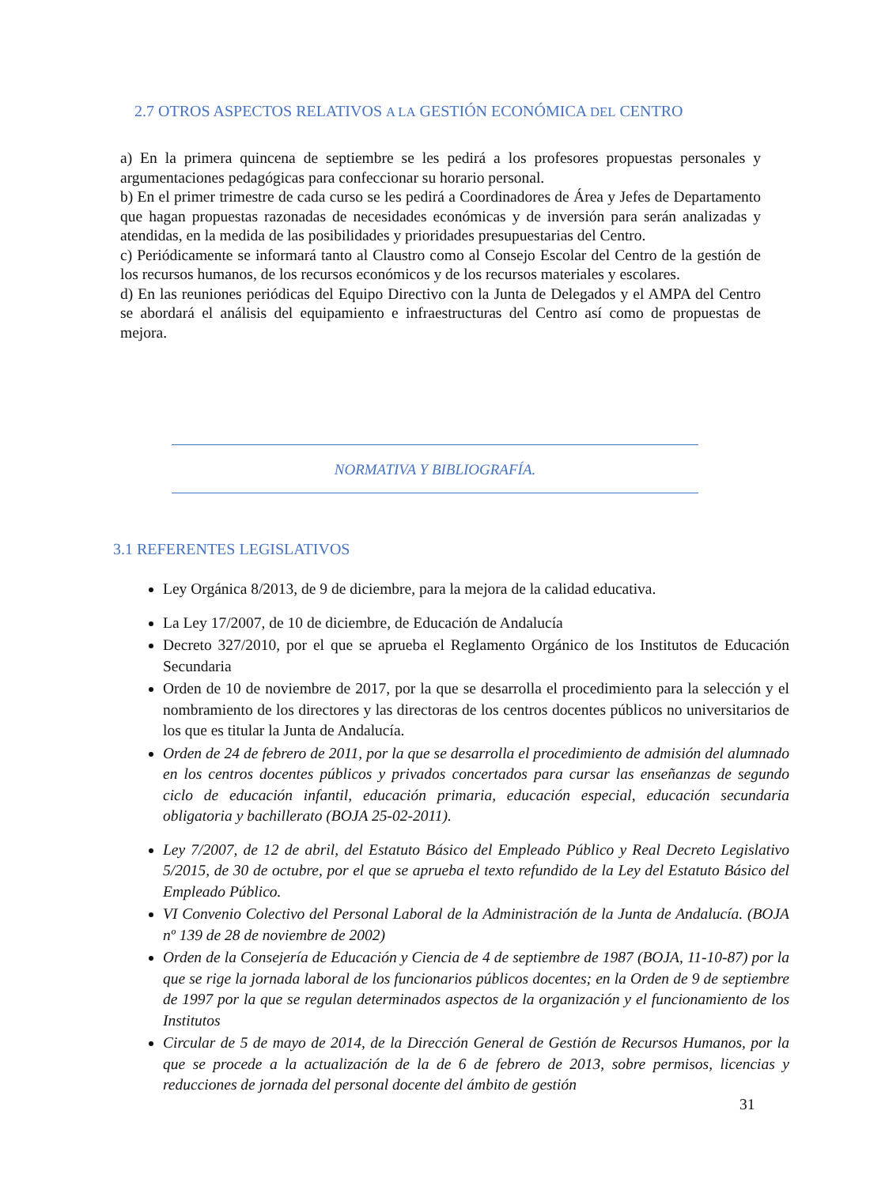2.7 OTROS ASPECTOS RELATIVOS A LA GESTIÓN ECONÓMICA DEL CENTRO
a) En la primera quincena de septiembre se les pedirá a los profesores propuestas personales y argumentaciones pedagógicas para confeccionar su horario personal.
b) En el primer trimestre de cada curso se les pedirá a Coordinadores de Área y Jefes de Departamento que hagan propuestas razonadas de necesidades económicas y de inversión para serán analizadas y atendidas, en la medida de las posibilidades y prioridades presupuestarias del Centro.
c) Periódicamente se informará tanto al Claustro como al Consejo Escolar del Centro de la gestión de los recursos humanos, de los recursos económicos y de los recursos materiales y escolares.
d) En las reuniones periódicas del Equipo Directivo con la Junta de Delegados y el AMPA del Centro se abordará el análisis del equipamiento e infraestructuras del Centro así como de propuestas de mejora.
NORMATIVA Y BIBLIOGRAFÍA.
3.1 REFERENTES LEGISLATIVOS
Ley Orgánica 8/2013, de 9 de diciembre, para la mejora de la calidad educativa.
La Ley 17/2007, de 10 de diciembre, de Educación de Andalucía
Decreto 327/2010, por el que se aprueba el Reglamento Orgánico de los Institutos de Educación Secundaria
Orden de 10 de noviembre de 2017, por la que se desarrolla el procedimiento para la selección y el nombramiento de los directores y las directoras de los centros docentes públicos no universitarios de los que es titular la Junta de Andalucía.
Orden de 24 de febrero de 2011, por la que se desarrolla el procedimiento de admisión del alumnado en los centros docentes públicos y privados concertados para cursar las enseñanzas de segundo ciclo de educación infantil, educación primaria, educación especial, educación secundaria obligatoria y bachillerato (BOJA 25-02-2011).
Ley 7/2007, de 12 de abril, del Estatuto Básico del Empleado Público y Real Decreto Legislativo 5/2015, de 30 de octubre, por el que se aprueba el texto refundido de la Ley del Estatuto Básico del Empleado Público.
VI Convenio Colectivo del Personal Laboral de la Administración de la Junta de Andalucía. (BOJA nº 139 de 28 de noviembre de 2002)
Orden de la Consejería de Educación y Ciencia de 4 de septiembre de 1987 (BOJA, 11-10-87) por la que se rige la jornada laboral de los funcionarios públicos docentes; en la Orden de 9 de septiembre de 1997 por la que se regulan determinados aspectos de la organización y el funcionamiento de los Institutos
Circular de 5 de mayo de 2014, de la Dirección General de Gestión de Recursos Humanos, por la que se procede a la actualización de la de 6 de febrero de 2013, sobre permisos, licencias y reducciones de jornada del personal docente del ámbito de gestión
31